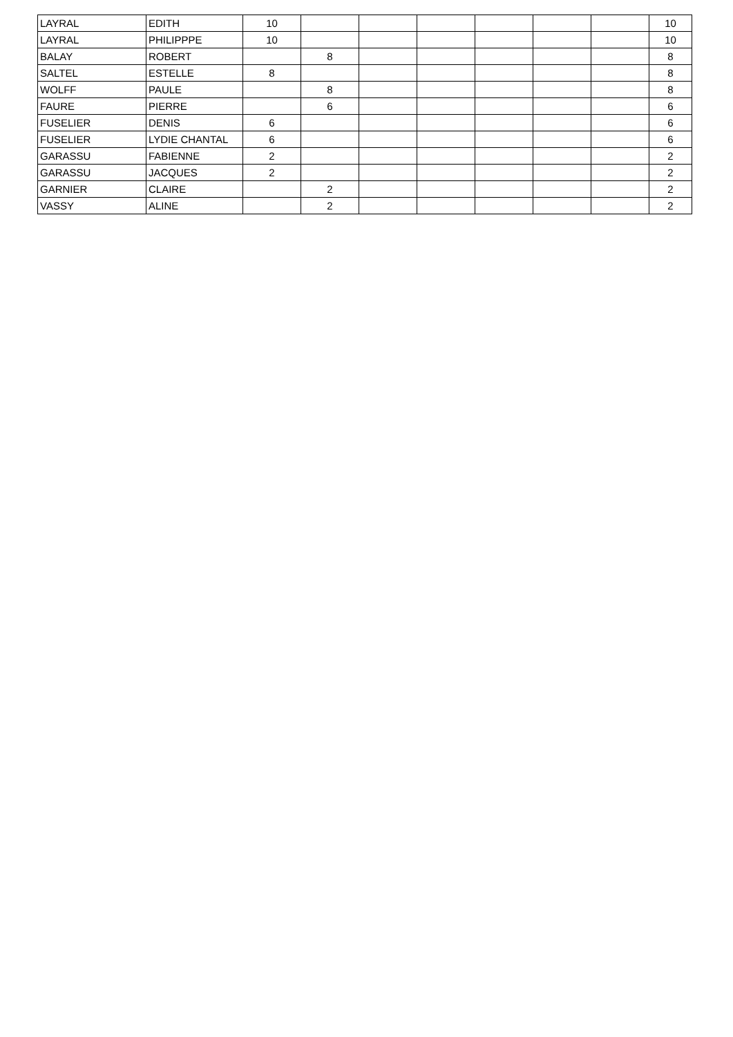| LAYRAL | EDITH | 10 | | | | | | | 10 |
| LAYRAL | PHILIPPPE | 10 | | | | | | | 10 |
| BALAY | ROBERT | | 8 | | | | | | 8 |
| SALTEL | ESTELLE | 8 | | | | | | | 8 |
| WOLFF | PAULE | | 8 | | | | | | 8 |
| FAURE | PIERRE | | 6 | | | | | | 6 |
| FUSELIER | DENIS | 6 | | | | | | | 6 |
| FUSELIER | LYDIE CHANTAL | 6 | | | | | | | 6 |
| GARASSU | FABIENNE | 2 | | | | | | | 2 |
| GARASSU | JACQUES | 2 | | | | | | | 2 |
| GARNIER | CLAIRE | | 2 | | | | | | 2 |
| VASSY | ALINE | | 2 | | | | | | 2 |